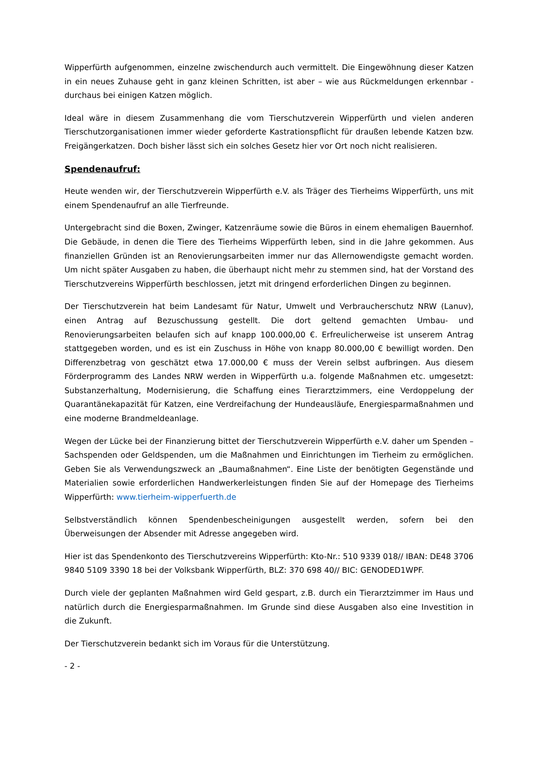Wipperfürth aufgenommen, einzelne zwischendurch auch vermittelt. Die Eingewöhnung dieser Katzen in ein neues Zuhause geht in ganz kleinen Schritten, ist aber – wie aus Rückmeldungen erkennbar - durchaus bei einigen Katzen möglich.
Ideal wäre in diesem Zusammenhang die vom Tierschutzverein Wipperfürth und vielen anderen Tierschutzorganisationen immer wieder geforderte Kastrationspflicht für draußen lebende Katzen bzw. Freigängerkatzen. Doch bisher lässt sich ein solches Gesetz hier vor Ort noch nicht realisieren.
Spendenaufruf:
Heute wenden wir, der Tierschutzverein Wipperfürth e.V. als Träger des Tierheims Wipperfürth, uns mit einem Spendenaufruf an alle Tierfreunde.
Untergebracht sind die Boxen, Zwinger, Katzenräume sowie die Büros in einem ehemaligen Bauernhof. Die Gebäude, in denen die Tiere des Tierheims Wipperfürth leben, sind in die Jahre gekommen. Aus finanziellen Gründen ist an Renovierungsarbeiten immer nur das Allernowendigste gemacht worden. Um nicht später Ausgaben zu haben, die überhaupt nicht mehr zu stemmen sind, hat der Vorstand des Tierschutzvereins Wipperfürth beschlossen, jetzt mit dringend erforderlichen Dingen zu beginnen.
Der Tierschutzverein hat beim Landesamt für Natur, Umwelt und Verbraucherschutz NRW (Lanuv), einen Antrag auf Bezuschussung gestellt. Die dort geltend gemachten Umbau- und Renovierungsarbeiten belaufen sich auf knapp 100.000,00 €. Erfreulicherweise ist unserem Antrag stattgegeben worden, und es ist ein Zuschuss in Höhe von knapp 80.000,00 € bewilligt worden. Den Differenzbetrag von geschätzt etwa 17.000,00 € muss der Verein selbst aufbringen. Aus diesem Förderprogramm des Landes NRW werden in Wipperfürth u.a. folgende Maßnahmen etc. umgesetzt: Substanzerhaltung, Modernisierung, die Schaffung eines Tierarztzimmers, eine Verdoppelung der Quarantänekapazität für Katzen, eine Verdreifachung der Hundeausläufe, Energiesparmaßnahmen und eine moderne Brandmeldeanlage.
Wegen der Lücke bei der Finanzierung bittet der Tierschutzverein Wipperfürth e.V. daher um Spenden – Sachspenden oder Geldspenden, um die Maßnahmen und Einrichtungen im Tierheim zu ermöglichen. Geben Sie als Verwendungszweck an „Baumaßnahmen“. Eine Liste der benötigten Gegenstände und Materialien sowie erforderlichen Handwerkerleistungen finden Sie auf der Homepage des Tierheims Wipperfürth: www.tierheim-wipperfuerth.de
Selbstverständlich können Spendenbescheinigungen ausgestellt werden, sofern bei den Überweisungen der Absender mit Adresse angegeben wird.
Hier ist das Spendenkonto des Tierschutzvereins Wipperfürth: Kto-Nr.: 510 9339 018// IBAN: DE48 3706 9840 5109 3390 18 bei der Volksbank Wipperfürth, BLZ: 370 698 40// BIC: GENODED1WPF.
Durch viele der geplanten Maßnahmen wird Geld gespart, z.B. durch ein Tierarztzimmer im Haus und natürlich durch die Energiesparmaßnahmen. Im Grunde sind diese Ausgaben also eine Investition in die Zukunft.
Der Tierschutzverein bedankt sich im Voraus für die Unterstützung.
- 2 -